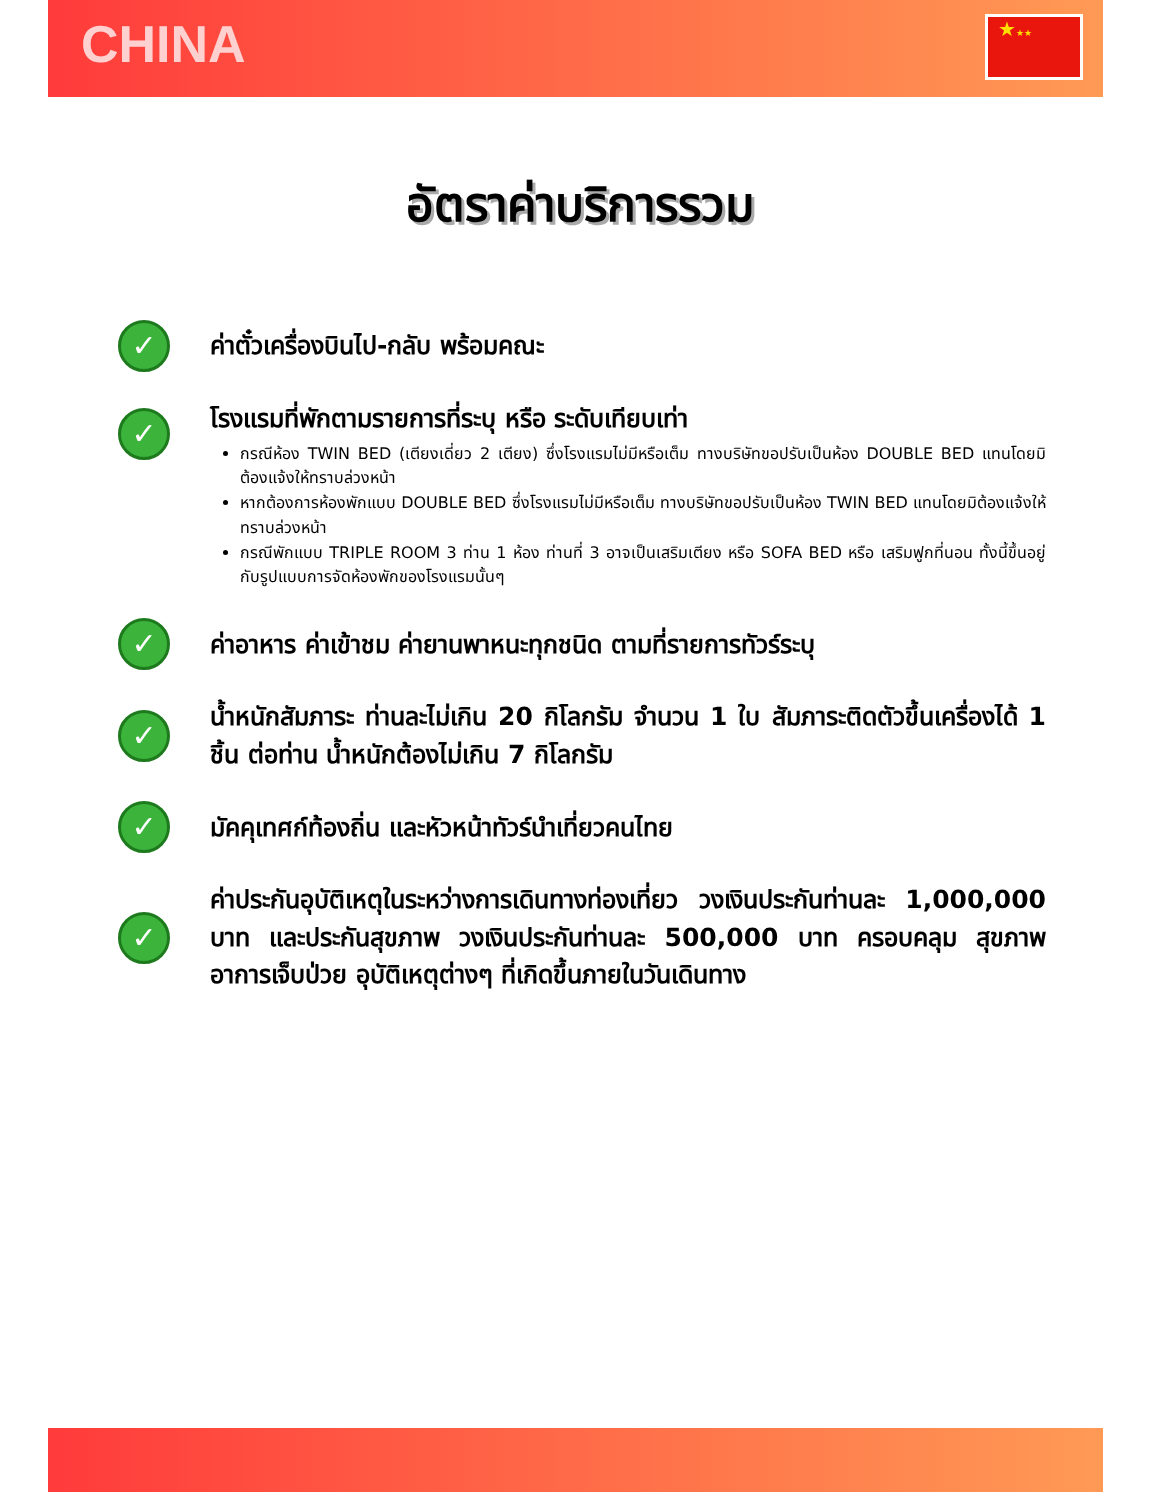CHINA
★★★
อัตราค่าบริการรวม
✓
ค่าตั๋วเครื่องบินไป-กลับ พร้อมคณะ
✓
โรงแรมที่พักตามรายการที่ระบุ หรือ ระดับเทียบเท่า
กรณีห้อง TWIN BED (เตียงเดี่ยว 2 เตียง) ซึ่งโรงแรมไม่มีหรือเต็ม ทางบริษัทขอปรับเป็นห้อง DOUBLE BED แทนโดยมิต้องแจ้งให้ทราบล่วงหน้า
หากต้องการห้องพักแบบ DOUBLE BED ซึ่งโรงแรมไม่มีหรือเต็ม ทางบริษัทขอปรับเป็นห้อง TWIN BED แทนโดยมิต้องแจ้งให้ทราบล่วงหน้า
กรณีพักแบบ TRIPLE ROOM 3 ท่าน 1 ห้อง ท่านที่ 3 อาจเป็นเสริมเตียง หรือ SOFA BED หรือ เสริมฟูกที่นอน ทั้งนี้ขึ้นอยู่กับรูปแบบการจัดห้องพักของโรงแรมนั้นๆ
✓
ค่าอาหาร ค่าเข้าชม ค่ายานพาหนะทุกชนิด ตามที่รายการทัวร์ระบุ
✓
น้ำหนักสัมภาระ ท่านละไม่เกิน 20 กิโลกรัม จำนวน 1 ใบ สัมภาระติดตัวขึ้นเครื่องได้ 1 ชิ้น ต่อท่าน น้ำหนักต้องไม่เกิน 7 กิโลกรัม
✓
มัคคุเทศก์ท้องถิ่น และหัวหน้าทัวร์นำเที่ยวคนไทย
✓
ค่าประกันอุบัติเหตุในระหว่างการเดินทางท่องเที่ยว วงเงินประกันท่านละ 1,000,000 บาท และประกันสุขภาพ วงเงินประกันท่านละ 500,000 บาท ครอบคลุม สุขภาพ อาการเจ็บป่วย อุบัติเหตุต่างๆ ที่เกิดขึ้นภายในวันเดินทาง